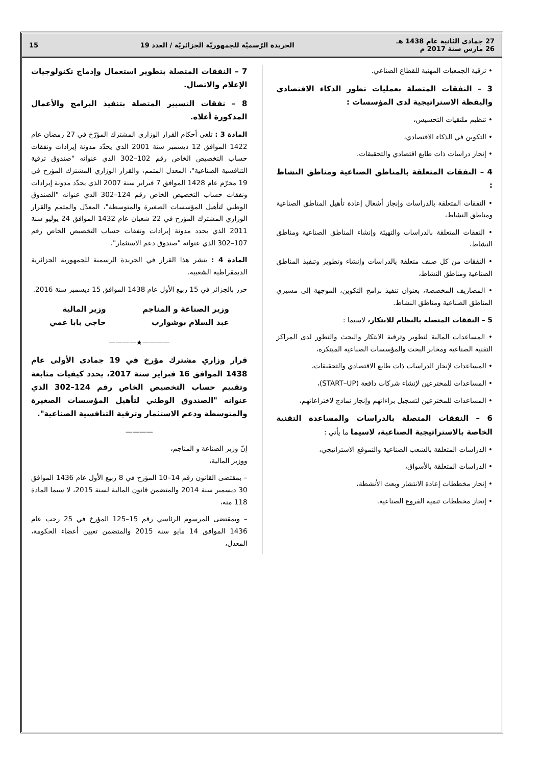27 جمادى الثانية عام 1438 هـ
26 مارس سنة 2017 م
الجريدة الرّسميّة للجمهوريّة الجزائريّة / العدد 19
15
• ترقية الجمعيات المهنية للقطاع الصناعي.
3 – النفقات المتصلة بعمليات تطور الذكاء الاقتصادي واليقظة الاستراتيجية لدى المؤسسات :
• تنظيم ملتقيات التحسيس،
• التكوين في الذكاء الاقتصادي،
• إنجاز دراسات ذات طابع اقتصادي والتحقيقات.
4 – النفقات المتعلقة بالمناطق الصناعية ومناطق النشاط :
• النفقات المتعلقة بالدراسات وإنجاز أشغال إعادة تأهيل المناطق الصناعية ومناطق النشاط،
• النفقات المتعلقة بالدراسات والتهيئة وإنشاء المناطق الصناعية ومناطق النشاط،
• النفقات من كل صنف متعلقة بالدراسات وإنشاء وتطوير وتنفيذ المناطق الصناعية ومناطق النشاط،
• المصاريف المخصصة، بعنوان تنفيذ برامج التكوين، الموجهة إلى مسيري المناطق الصناعية ومناطق النشاط.
5 – النفقات المتصلة بالنظام للابتكار، لاسيما :
• المساعدات المالية لتطوير وترقية الابتكار والبحث والتطور لدى المراكز التقنية الصناعية ومخابر البحث والمؤسسات الصناعية المبتكرة،
• المساعدات لإنجاز الدراسات ذات طابع الاقتصادي والتحقيقات،
• المساعدات للمخترعين لإنشاء شركات دافعة (START–UP)،
• المساعدات للمخترعين لتسجيل براءاتهم وإنجاز نماذج لاختراعاتهم،
6 – النفقات المتصلة بالدراسات والمساعدة التقنية الخاصة بالاستراتيجية الصناعية، لاسيما ما يأتي :
• الدراسات المتعلقة بالشعب الصناعية والتموقع الاستراتيجي،
• الدراسات المتعلقة بالأسواق،
• إنجاز مخططات إعادة الانتشار وبعث الأنشطة،
• إنجاز مخططات تنمية الفروع الصناعية.
7 – النفقات المتصلة بتطوير استعمال وإدماج تكنولوجيات الإعلام والاتصال.
8 – نفقات التسيير المتصلة بتنفيذ البرامج والأعمال المذكورة أعلاه.
المادة 3 : تلغى أحكام القرار الوزاري المشترك المؤرّخ في 27 رمضان عام 1422 الموافق 12 ديسمبر سنة 2001 الذي يحدّد مدونة إيرادات ونفقات حساب التخصيص الخاص رقم 102–302 الذي عنوانه "صندوق ترقية التنافسية الصناعية"، المعدل المتمم، والقرار الوزاري المشترك المؤرخ في 19 محرّم عام 1428 الموافق 7 فبراير سنة 2007 الذي يحدّد مدونة إيرادات ونفقات حساب التخصيص الخاص رقم 124–302 الذي عنوانه "الصندوق الوطني لتأهيل المؤسسات الصغيرة والمتوسطة"، المعدّل والمتمم والقرار الوزاري المشترك المؤرخ في 22 شعبان عام 1432 الموافق 24 يوليو سنة 2011 الذي يحدد مدونة إيرادات ونفقات حساب التخصيص الخاص رقم 107–302 الذي عنوانه "صندوق دعم الاستثمار".
المادة 4 : ينشر هذا القرار في الجريدة الرسمية للجمهورية الجزائرية الديمقراطية الشعبية.
حرر بالجزائر في 15 ربيع الأول عام 1438 الموافق 15 ديسمبر سنة 2016.
وزير الصناعة و المناجم
عبد السلام بوشوارب
وزير المالية
حاجي بابا عمي
————★————
قرار وزاري مشترك مؤرخ في 19 جمادى الأولى عام 1438 الموافق 16 فبراير سنة 2017، يحدد كيفيات متابعة وتقييم حساب التخصيص الخاص رقم 124–302 الذي عنوانه "الصندوق الوطني لتأهيل المؤسسات الصغيرة والمتوسطة ودعم الاستثمار وترقية التنافسية الصناعية".
————
إنّ وزير الصناعة و المناجم،
ووزير المالية،
– بمقتضى القانون رقم 14–10 المؤرخ في 8 ربيع الأول عام 1436 الموافق 30 ديسمبر سنة 2014 والمتضمن قانون المالية لسنة 2015، لا سيما المادة 118 منه،
– وبمقتضى المرسوم الرئاسي رقم 15–125 المؤرخ في 25 رجب عام 1436 الموافق 14 مايو سنة 2015 والمتضمن تعيين أعضاء الحكومة، المعدل،